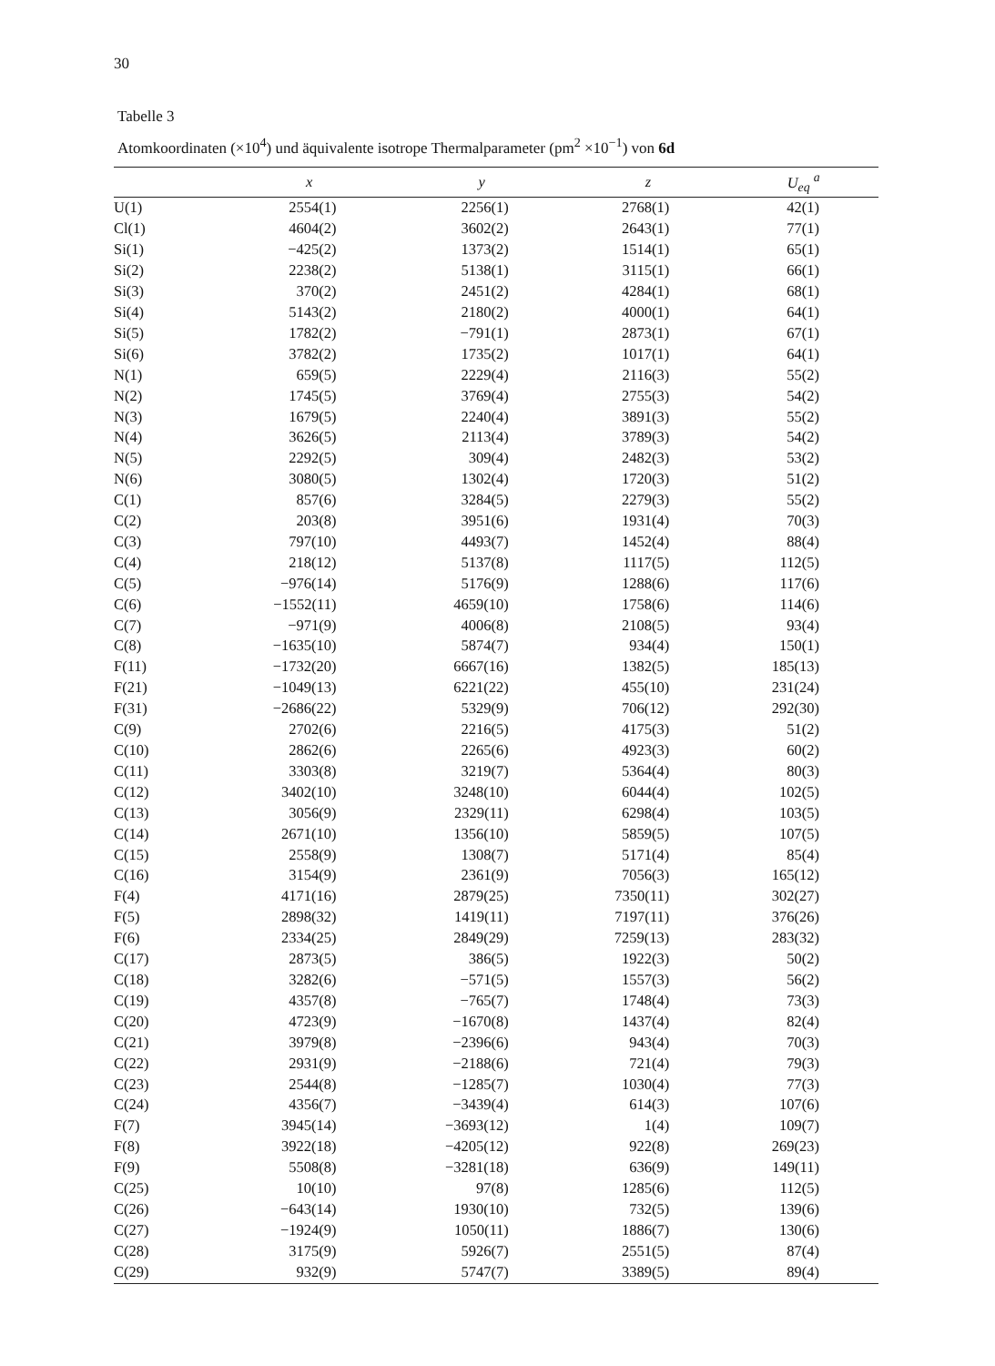30
Tabelle 3
Atomkoordinaten (×10<sup>4</sup>) und äquivalente isotrope Thermalparameter (pm<sup>2</sup> ×10<sup>−1</sup>) von 6d
| | x | y | z | U<sub>eq</sub> <sup>a</sup> |
| --- | --- | --- | --- | --- |
| U(1) | 2554(1) | 2256(1) | 2768(1) | 42(1) |
| Cl(1) | 4604(2) | 3602(2) | 2643(1) | 77(1) |
| Si(1) | −425(2) | 1373(2) | 1514(1) | 65(1) |
| Si(2) | 2238(2) | 5138(1) | 3115(1) | 66(1) |
| Si(3) | 370(2) | 2451(2) | 4284(1) | 68(1) |
| Si(4) | 5143(2) | 2180(2) | 4000(1) | 64(1) |
| Si(5) | 1782(2) | −791(1) | 2873(1) | 67(1) |
| Si(6) | 3782(2) | 1735(2) | 1017(1) | 64(1) |
| N(1) | 659(5) | 2229(4) | 2116(3) | 55(2) |
| N(2) | 1745(5) | 3769(4) | 2755(3) | 54(2) |
| N(3) | 1679(5) | 2240(4) | 3891(3) | 55(2) |
| N(4) | 3626(5) | 2113(4) | 3789(3) | 54(2) |
| N(5) | 2292(5) | 309(4) | 2482(3) | 53(2) |
| N(6) | 3080(5) | 1302(4) | 1720(3) | 51(2) |
| C(1) | 857(6) | 3284(5) | 2279(3) | 55(2) |
| C(2) | 203(8) | 3951(6) | 1931(4) | 70(3) |
| C(3) | 797(10) | 4493(7) | 1452(4) | 88(4) |
| C(4) | 218(12) | 5137(8) | 1117(5) | 112(5) |
| C(5) | −976(14) | 5176(9) | 1288(6) | 117(6) |
| C(6) | −1552(11) | 4659(10) | 1758(6) | 114(6) |
| C(7) | −971(9) | 4006(8) | 2108(5) | 93(4) |
| C(8) | −1635(10) | 5874(7) | 934(4) | 150(1) |
| F(11) | −1732(20) | 6667(16) | 1382(5) | 185(13) |
| F(21) | −1049(13) | 6221(22) | 455(10) | 231(24) |
| F(31) | −2686(22) | 5329(9) | 706(12) | 292(30) |
| C(9) | 2702(6) | 2216(5) | 4175(3) | 51(2) |
| C(10) | 2862(6) | 2265(6) | 4923(3) | 60(2) |
| C(11) | 3303(8) | 3219(7) | 5364(4) | 80(3) |
| C(12) | 3402(10) | 3248(10) | 6044(4) | 102(5) |
| C(13) | 3056(9) | 2329(11) | 6298(4) | 103(5) |
| C(14) | 2671(10) | 1356(10) | 5859(5) | 107(5) |
| C(15) | 2558(9) | 1308(7) | 5171(4) | 85(4) |
| C(16) | 3154(9) | 2361(9) | 7056(3) | 165(12) |
| F(4) | 4171(16) | 2879(25) | 7350(11) | 302(27) |
| F(5) | 2898(32) | 1419(11) | 7197(11) | 376(26) |
| F(6) | 2334(25) | 2849(29) | 7259(13) | 283(32) |
| C(17) | 2873(5) | 386(5) | 1922(3) | 50(2) |
| C(18) | 3282(6) | −571(5) | 1557(3) | 56(2) |
| C(19) | 4357(8) | −765(7) | 1748(4) | 73(3) |
| C(20) | 4723(9) | −1670(8) | 1437(4) | 82(4) |
| C(21) | 3979(8) | −2396(6) | 943(4) | 70(3) |
| C(22) | 2931(9) | −2188(6) | 721(4) | 79(3) |
| C(23) | 2544(8) | −1285(7) | 1030(4) | 77(3) |
| C(24) | 4356(7) | −3439(4) | 614(3) | 107(6) |
| F(7) | 3945(14) | −3693(12) | 1(4) | 109(7) |
| F(8) | 3922(18) | −4205(12) | 922(8) | 269(23) |
| F(9) | 5508(8) | −3281(18) | 636(9) | 149(11) |
| C(25) | 10(10) | 97(8) | 1285(6) | 112(5) |
| C(26) | −643(14) | 1930(10) | 732(5) | 139(6) |
| C(27) | −1924(9) | 1050(11) | 1886(7) | 130(6) |
| C(28) | 3175(9) | 5926(7) | 2551(5) | 87(4) |
| C(29) | 932(9) | 5747(7) | 3389(5) | 89(4) |